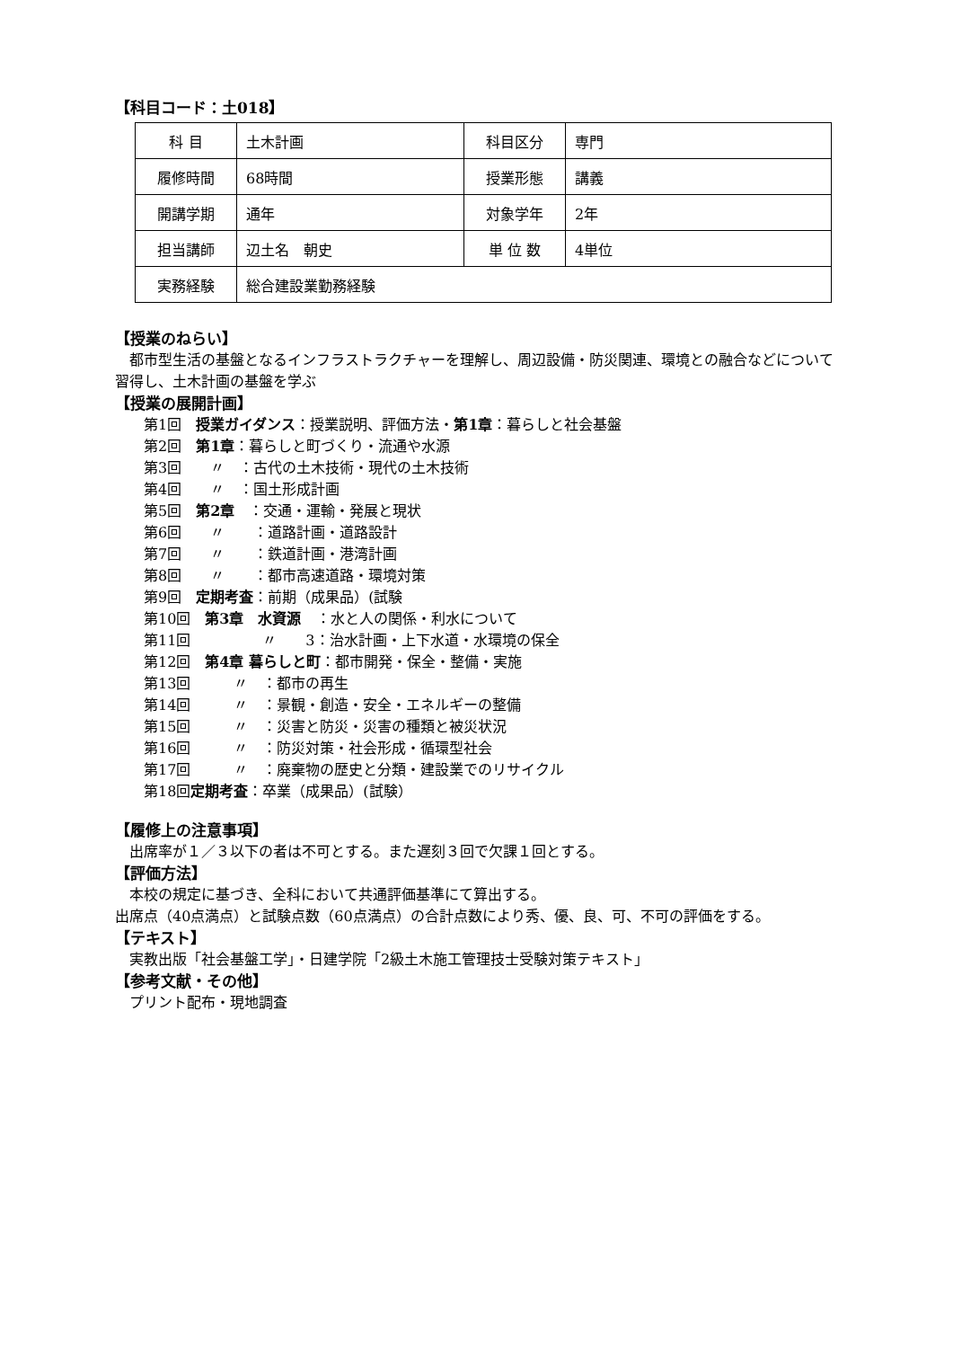【科目コード：土018】
| 科 目 | 土木計画 | 科目区分 | 専門 |
| 履修時間 | 68時間 | 授業形態 | 講義 |
| 開講学期 | 通年 | 対象学年 | 2年 |
| 担当講師 | 辺土名 朝史 | 単 位 数 | 4単位 |
| 実務経験 | 総合建設業勤務経験 | | |
【授業のねらい】
　都市型生活の基盤となるインフラストラクチャーを理解し、周辺設備・防災関連、環境との融合などについて習得し、土木計画の基盤を学ぶ
【授業の展開計画】
第1回　授業ガイダンス：授業説明、評価方法・第1章：暮らしと社会基盤
第2回　第1章：暮らしと町づくり・流通や水源
第3回　　〃　：古代の土木技術・現代の土木技術
第4回　　〃　：国土形成計画
第5回　第2章　：交通・運輸・発展と現状
第6回　　〃　　：道路計画・道路設計
第7回　　〃　　：鉄道計画・港湾計画
第8回　　〃　　：都市高速道路・環境対策
第9回　定期考査：前期（成果品）(試験
第10回　第3章　水資源　：水と人の関係・利水について
第11回　　　　　〃　　3：治水計画・上下水道・水環境の保全
第12回　第4章 暮らしと町：都市開発・保全・整備・実施
第13回　　　〃　：都市の再生
第14回　　　〃　：景観・創造・安全・エネルギーの整備
第15回　　　〃　：災害と防災・災害の種類と被災状況
第16回　　　〃　：防災対策・社会形成・循環型社会
第17回　　　〃　：廃棄物の歴史と分類・建設業でのリサイクル
第18回定期考査：卒業（成果品）(試験）
【履修上の注意事項】
　出席率が１／３以下の者は不可とする。また遅刻３回で欠課１回とする。
【評価方法】
　本校の規定に基づき、全科において共通評価基準にて算出する。
出席点（40点満点）と試験点数（60点満点）の合計点数により秀、優、良、可、不可の評価をする。
【テキスト】
　実教出版「社会基盤工学」・日建学院「2級土木施工管理技士受験対策テキスト」
【参考文献・その他】
　プリント配布・現地調査